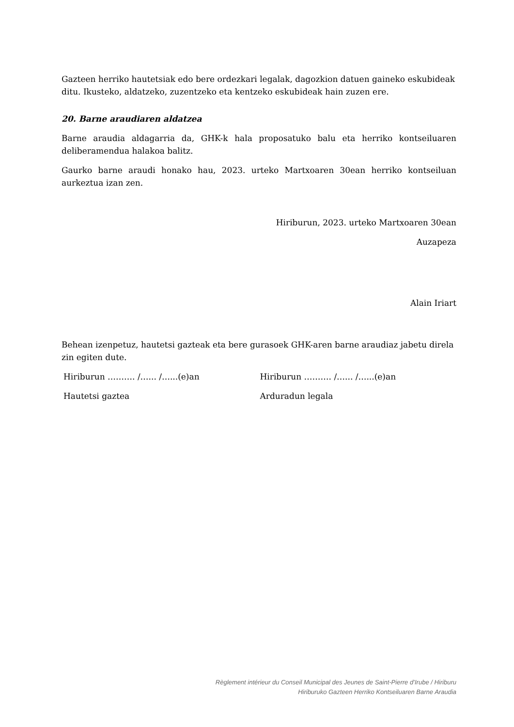Gazteen herriko hautetsiak edo bere ordezkari legalak, dagozkion datuen gaineko eskubideak ditu. Ikusteko, aldatzeko, zuzentzeko eta kentzeko eskubideak hain zuzen ere.
20. Barne araudiaren aldatzea
Barne araudia aldagarria da, GHK-k hala proposatuko balu eta herriko kontseiluaren deliberamendua halakoa balitz.
Gaurko barne araudi honako hau, 2023. urteko Martxoaren 30ean herriko kontseiluan aurkeztua izan zen.
Hiriburun, 2023. urteko Martxoaren 30ean
Auzapeza
Alain Iriart
Behean izenpetuz, hautetsi gazteak eta bere gurasoek GHK-aren barne araudiaz jabetu direla zin egiten dute.
Hiriburun ………. /…... /…...(e)an Hiriburun ………. /…... /…...(e)an
Hautetsi gaztea Arduradun legala
Règlement intérieur du Conseil Municipal des Jeunes de Saint-Pierre d’Irube / Hiriburu
Hiriburuko Gazteen Herriko Kontseiluaren Barne Araudia